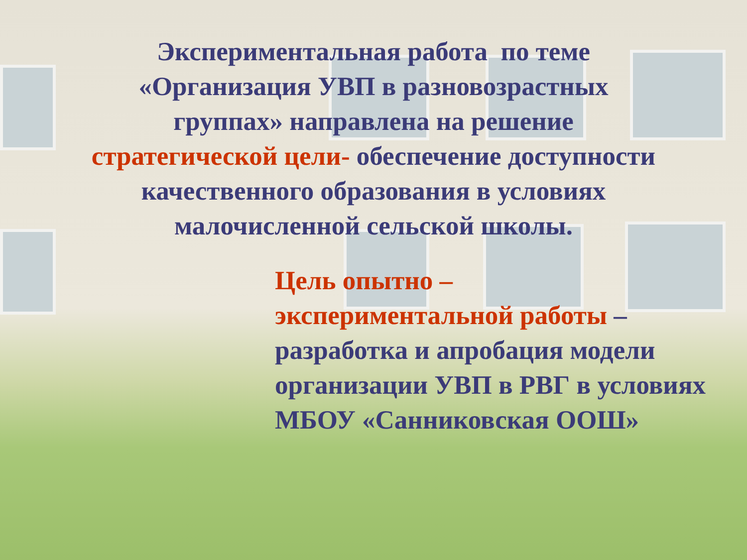Экспериментальная работа по теме
«Организация УВП в разновозрастных
группах» направлена на решение
стратегической цели- обеспечение доступности
качественного образования в условиях
малочисленной сельской школы.
Цель опытно –
экспериментальной работы –
разработка и апробация модели организации УВП в РВГ в условиях МБОУ «Санниковская ООШ»